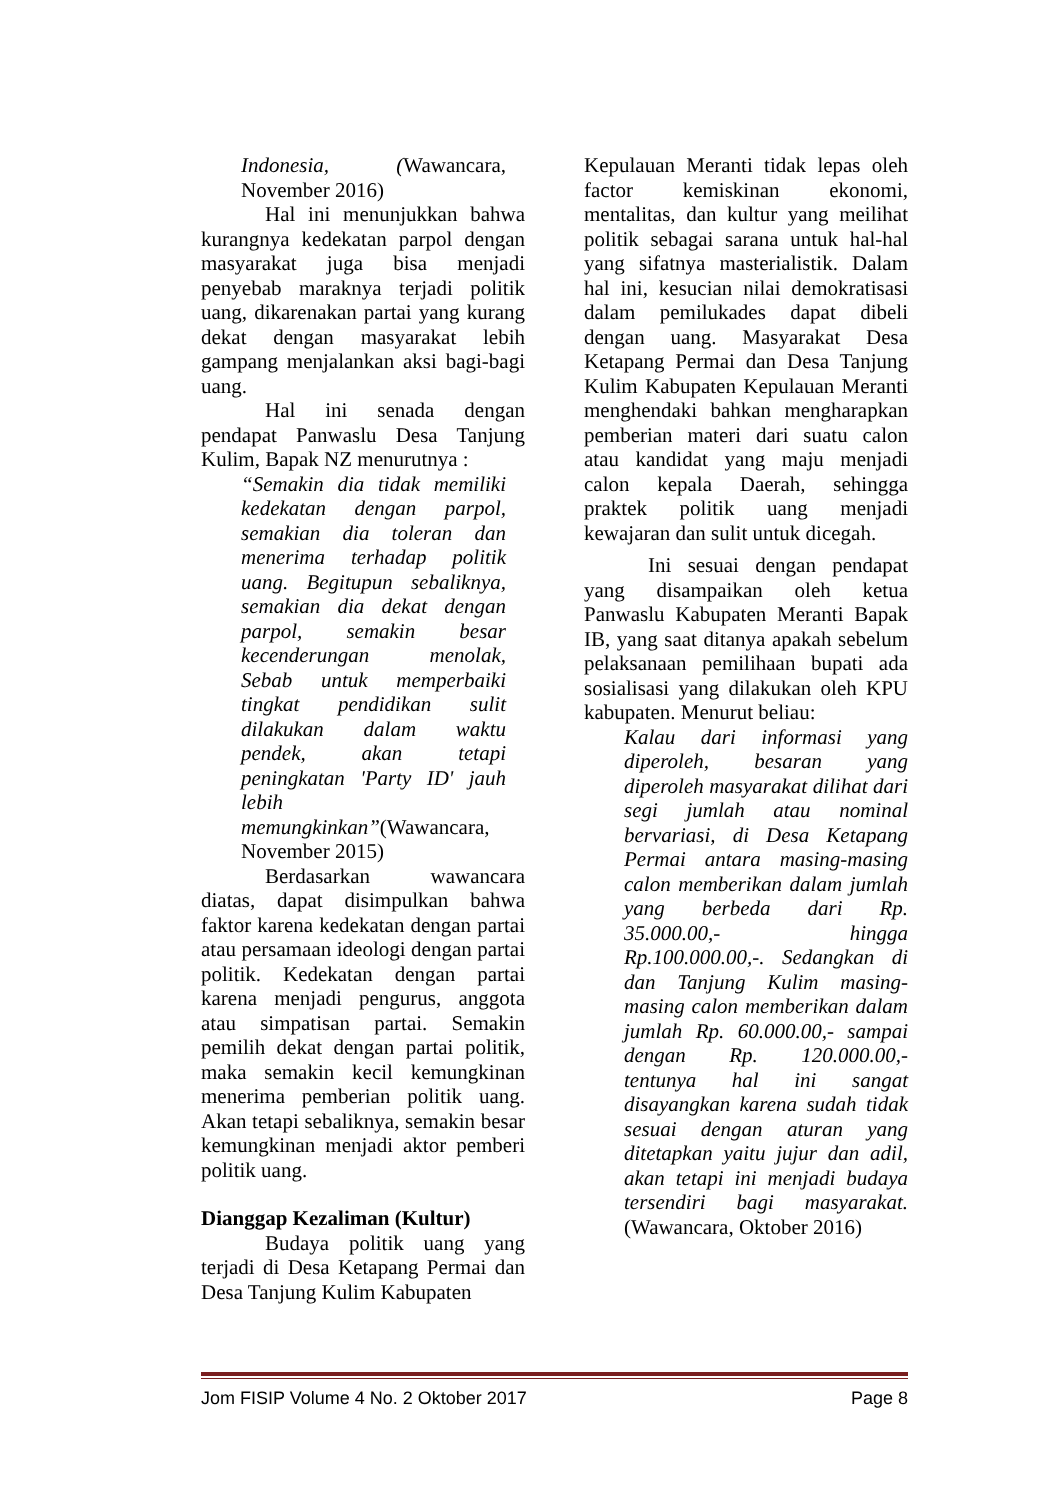Indonesia, (Wawancara, November 2016)
Hal ini menunjukkan bahwa kurangnya kedekatan parpol dengan masyarakat juga bisa menjadi penyebab maraknya terjadi politik uang, dikarenakan partai yang kurang dekat dengan masyarakat lebih gampang menjalankan aksi bagi-bagi uang.
Hal ini senada dengan pendapat Panwaslu Desa Tanjung Kulim, Bapak NZ menurutnya :
“Semakin dia tidak memiliki kedekatan dengan parpol, semakian dia toleran dan menerima terhadap politik uang. Begitupun sebaliknya, semakian dia dekat dengan parpol, semakin besar kecenderungan menolak, Sebab untuk memperbaiki tingkat pendidikan sulit dilakukan dalam waktu pendek, akan tetapi peningkatan 'Party ID' jauh lebih memungkinkan”(Wawancara, November 2015)
Berdasarkan wawancara diatas, dapat disimpulkan bahwa faktor karena kedekatan dengan partai atau persamaan ideologi dengan partai politik. Kedekatan dengan partai karena menjadi pengurus, anggota atau simpatisan partai. Semakin pemilih dekat dengan partai politik, maka semakin kecil kemungkinan menerima pemberian politik uang. Akan tetapi sebaliknya, semakin besar kemungkinan menjadi aktor pemberi politik uang.
Dianggap Kezaliman (Kultur)
Budaya politik uang yang terjadi di Desa Ketapang Permai dan Desa Tanjung Kulim Kabupaten
Kepulauan Meranti tidak lepas oleh factor kemiskinan ekonomi, mentalitas, dan kultur yang meilihat politik sebagai sarana untuk hal-hal yang sifatnya masterialistik. Dalam hal ini, kesucian nilai demokratisasi dalam pemilukades dapat dibeli dengan uang. Masyarakat Desa Ketapang Permai dan Desa Tanjung Kulim Kabupaten Kepulauan Meranti menghendaki bahkan mengharapkan pemberian materi dari suatu calon atau kandidat yang maju menjadi calon kepala Daerah, sehingga praktek politik uang menjadi kewajaran dan sulit untuk dicegah.
Ini sesuai dengan pendapat yang disampaikan oleh ketua Panwaslu Kabupaten Meranti Bapak IB, yang saat ditanya apakah sebelum pelaksanaan pemilihaan bupati ada sosialisasi yang dilakukan oleh KPU kabupaten. Menurut beliau:
Kalau dari informasi yang diperoleh, besaran yang diperoleh masyarakat dilihat dari segi jumlah atau nominal bervariasi, di Desa Ketapang Permai antara masing-masing calon memberikan dalam jumlah yang berbeda dari Rp. 35.000.00,- hingga Rp.100.000.00,-. Sedangkan di dan Tanjung Kulim masing-masing calon memberikan dalam jumlah Rp. 60.000.00,- sampai dengan Rp. 120.000.00,- tentunya hal ini sangat disayangkan karena sudah tidak sesuai dengan aturan yang ditetapkan yaitu jujur dan adil, akan tetapi ini menjadi budaya tersendiri bagi masyarakat.(Wawancara, Oktober 2016)
Jom FISIP Volume 4 No. 2 Oktober 2017 Page 8